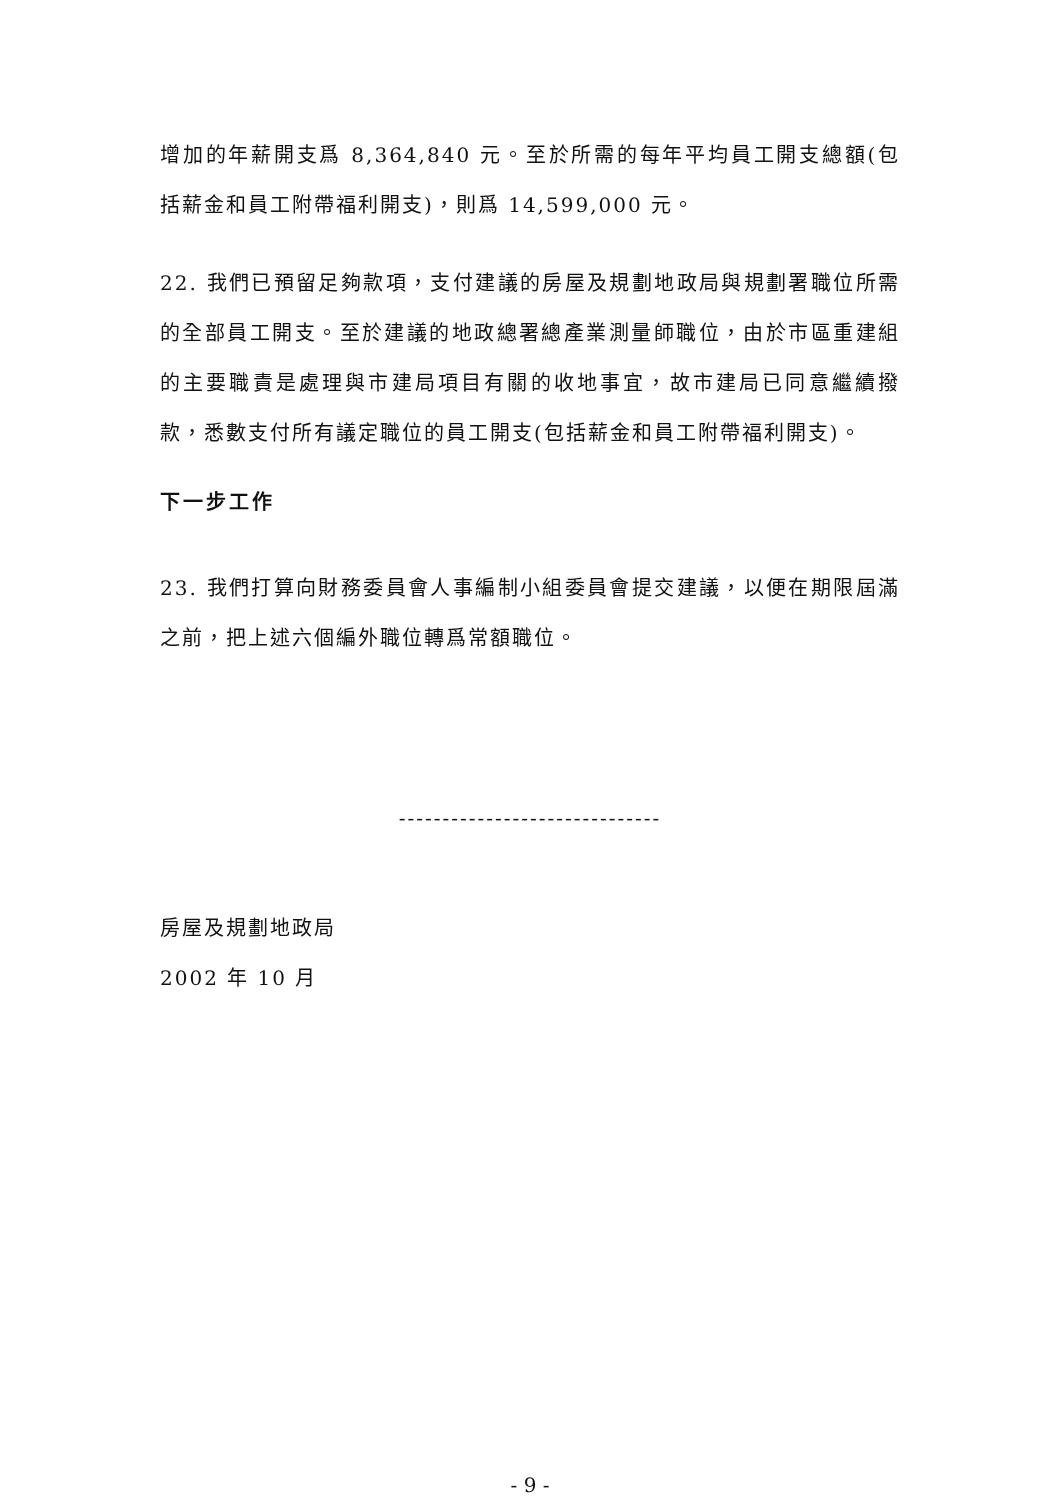增加的年薪開支爲 8,364,840 元。至於所需的每年平均員工開支總額(包括薪金和員工附帶福利開支)，則爲 14,599,000 元。
22. 我們已預留足夠款項，支付建議的房屋及規劃地政局與規劃署職位所需的全部員工開支。至於建議的地政總署總產業測量師職位，由於市區重建組的主要職責是處理與市建局項目有關的收地事宜，故市建局已同意繼續撥款，悉數支付所有議定職位的員工開支(包括薪金和員工附帶福利開支)。
下一步工作
23. 我們打算向財務委員會人事編制小組委員會提交建議，以便在期限屆滿之前，把上述六個編外職位轉爲常額職位。
------------------------------
房屋及規劃地政局
2002 年 10 月
- 9 -